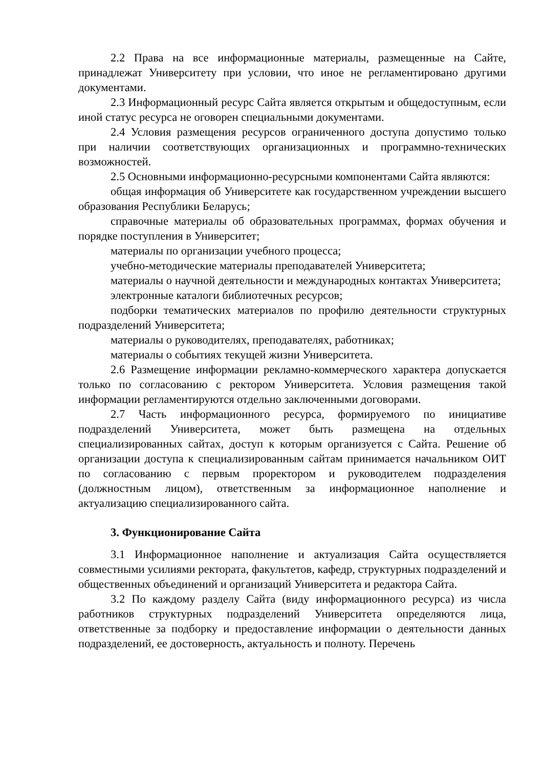2.2 Права на все информационные материалы, размещенные на Сайте, принадлежат Университету при условии, что иное не регламентировано другими документами.
2.3 Информационный ресурс Сайта является открытым и общедоступным, если иной статус ресурса не оговорен специальными документами.
2.4 Условия размещения ресурсов ограниченного доступа допустимо только при наличии соответствующих организационных и программно-технических возможностей.
2.5 Основными информационно-ресурсными компонентами Сайта являются:
общая информация об Университете как государственном учреждении высшего образования Республики Беларусь;
справочные материалы об образовательных программах, формах обучения и порядке поступления в Университет;
материалы по организации учебного процесса;
учебно-методические материалы преподавателей Университета;
материалы о научной деятельности и международных контактах Университета;
электронные каталоги библиотечных ресурсов;
подборки тематических материалов по профилю деятельности структурных подразделений Университета;
материалы о руководителях, преподавателях, работниках;
материалы о событиях текущей жизни Университета.
2.6 Размещение информации рекламно-коммерческого характера допускается только по согласованию с ректором Университета. Условия размещения такой информации регламентируются отдельно заключенными договорами.
2.7 Часть информационного ресурса, формируемого по инициативе подразделений Университета, может быть размещена на отдельных специализированных сайтах, доступ к которым организуется с Сайта. Решение об организации доступа к специализированным сайтам принимается начальником ОИТ по согласованию с первым проректором и руководителем подразделения (должностным лицом), ответственным за информационное наполнение и актуализацию специализированного сайта.
3. Функционирование Сайта
3.1 Информационное наполнение и актуализация Сайта осуществляется совместными усилиями ректората, факультетов, кафедр, структурных подразделений и общественных объединений и организаций Университета и редактора Сайта.
3.2 По каждому разделу Сайта (виду информационного ресурса) из числа работников структурных подразделений Университета определяются лица, ответственные за подборку и предоставление информации о деятельности данных подразделений, ее достоверность, актуальность и полноту. Перечень